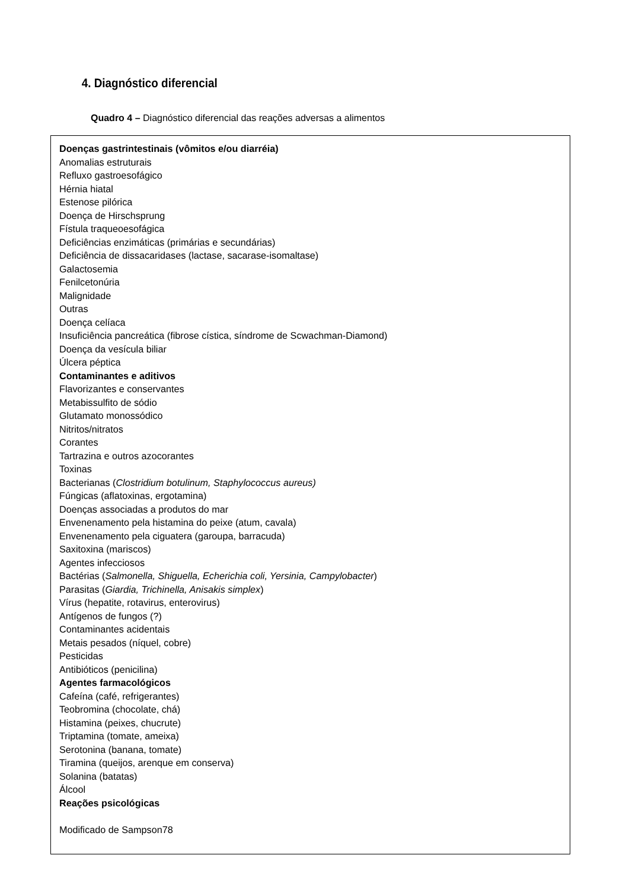4. Diagnóstico diferencial
Quadro 4 – Diagnóstico diferencial das reações adversas a alimentos
| Doenças gastrintestinais (vômitos e/ou diarréia) Anomalias estruturais Refluxo gastroesofágico Hérnia hiatal Estenose pilórica Doença de Hirschsprung Fístula traqueoesofágica Deficiências enzimáticas (primárias e secundárias) Deficiência de dissacaridases (lactase, sacarase-isomaltase) Galactosemia Fenilcetonúria Malignidade Outras Doença celíaca Insuficiência pancreática (fibrose cística, síndrome de Scwachman-Diamond) Doença da vesícula biliar Úlcera péptica Contaminantes e aditivos Flavorizantes e conservantes Metabissulfito de sódio Glutamato monossódico Nitritos/nitratos Corantes Tartrazina e outros azocorantes Toxinas Bacterianas ( Clostridium botulinum, Staphylococcus aureus) Fúngicas (aflatoxinas, ergotamina) Doenças associadas a produtos do mar Envenenamento pela histamina do peixe (atum, cavala) Envenenamento pela ciguatera (garoupa, barracuda) Saxitoxina (mariscos) Agentes infecciosos Bactérias ( Salmonella, Shiguella, Echerichia coli, Yersinia, Campylobacter ) Parasitas ( Giardia, Trichinella, Anisakis simplex ) Vírus (hepatite, rotavirus, enterovirus) Antígenos de fungos (?) Contaminantes acidentais Metais pesados (níquel, cobre) Pesticidas Antibióticos (penicilina) Agentes farmacológicos Cafeína (café, refrigerantes) Teobromina (chocolate, chá) Histamina (peixes, chucrute) Triptamina (tomate, ameixa) Serotonina (banana, tomate) Tiramina (queijos, arenque em conserva) Solanina (batatas) Álcool Reações psicológicas Modificado de Sampson78 |